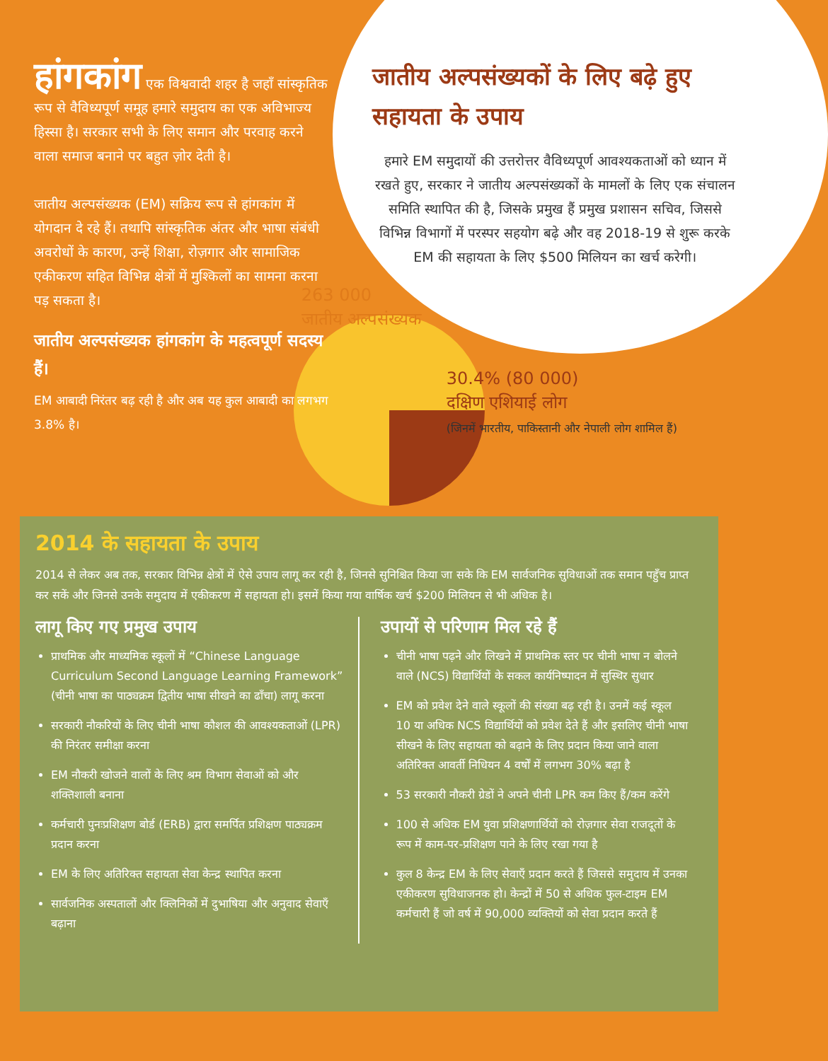हांगकांग
एक विश्ववादी शहर है जहाँ सांस्कृतिक रूप से वैविध्यपूर्ण समूह हमारे समुदाय का एक अविभाज्य हिस्सा है। सरकार सभी के लिए समान और परवाह करने वाला समाज बनाने पर बहुत ज़ोर देती है।
जातीय अल्पसंख्यक (EM) सक्रिय रूप से हांगकांग में योगदान दे रहे हैं। तथापि सांस्कृतिक अंतर और भाषा संबंधी अवरोधों के कारण, उन्हें शिक्षा, रोज़गार और सामाजिक एकीकरण सहित विभिन्न क्षेत्रों में मुश्किलों का सामना करना पड़ सकता है।
जातीय अल्पसंख्यक हांगकांग के महत्वपूर्ण सदस्य हैं।
EM आबादी निरंतर बढ़ रही है और अब यह कुल आबादी का लगभग 3.8% है।
जातीय अल्पसंख्यकों के लिए बढ़े हुए सहायता के उपाय
हमारे EM समुदायों की उत्तरोत्तर वैविध्यपूर्ण आवश्यकताओं को ध्यान में रखते हुए, सरकार ने जातीय अल्पसंख्यकों के मामलों के लिए एक संचालन समिति स्थापित की है, जिसके प्रमुख हैं प्रमुख प्रशासन सचिव, जिससे विभिन्न विभागों में परस्पर सहयोग बढ़े और वह 2018-19 से शुरू करके EM की सहायता के लिए $500 मिलियन का खर्च करेगी।
263 000
जातीय अल्पसंख्यक
30.4% (80 000)
दक्षिण एशियाई लोग
(जिनमें भारतीय, पाकिस्तानी और नेपाली लोग शामिल हैं)
2014 के सहायता के उपाय
2014 से लेकर अब तक, सरकार विभिन्न क्षेत्रों में ऐसे उपाय लागू कर रही है, जिनसे सुनिश्चित किया जा सके कि EM सार्वजनिक सुविधाओं तक समान पहुँच प्राप्त कर सकें और जिनसे उनके समुदाय में एकीकरण में सहायता हो। इसमें किया गया वार्षिक खर्च $200 मिलियन से भी अधिक है।
लागू किए गए प्रमुख उपाय
प्राथमिक और माध्यमिक स्कूलों में “Chinese Language Curriculum Second Language Learning Framework” (चीनी भाषा का पाठ्यक्रम द्वितीय भाषा सीखने का ढाँचा) लागू करना
सरकारी नौकरियों के लिए चीनी भाषा कौशल की आवश्यकताओं (LPR) की निरंतर समीक्षा करना
EM नौकरी खोजने वालों के लिए श्रम विभाग सेवाओं को और शक्तिशाली बनाना
कर्मचारी पुनःप्रशिक्षण बोर्ड (ERB) द्वारा समर्पित प्रशिक्षण पाठ्यक्रम प्रदान करना
EM के लिए अतिरिक्त सहायता सेवा केन्द्र स्थापित करना
सार्वजनिक अस्पतालों और क्लिनिकों में दुभाषिया और अनुवाद सेवाएँ बढ़ाना
उपायों से परिणाम मिल रहे हैं
चीनी भाषा पढ़ने और लिखने में प्राथमिक स्तर पर चीनी भाषा न बोलने वाले (NCS) विद्यार्थियों के सकल कार्यनिष्पादन में सुस्थिर सुधार
EM को प्रवेश देने वाले स्कूलों की संख्या बढ़ रही है। उनमें कई स्कूल 10 या अधिक NCS विद्यार्थियों को प्रवेश देते हैं और इसलिए चीनी भाषा सीखने के लिए सहायता को बढ़ाने के लिए प्रदान किया जाने वाला अतिरिक्त आवर्ती निधियन 4 वर्षों में लगभग 30% बढ़ा है
53 सरकारी नौकरी ग्रेडों ने अपने चीनी LPR कम किए हैं/कम करेंगे
100 से अधिक EM युवा प्रशिक्षणार्थियों को रोज़गार सेवा राजदूतों के रूप में काम-पर-प्रशिक्षण पाने के लिए रखा गया है
कुल 8 केन्द्र EM के लिए सेवाएँ प्रदान करते हैं जिससे समुदाय में उनका एकीकरण सुविधाजनक हो। केन्द्रों में 50 से अधिक फुल-टाइम EM कर्मचारी हैं जो वर्ष में 90,000 व्यक्तियों को सेवा प्रदान करते हैं